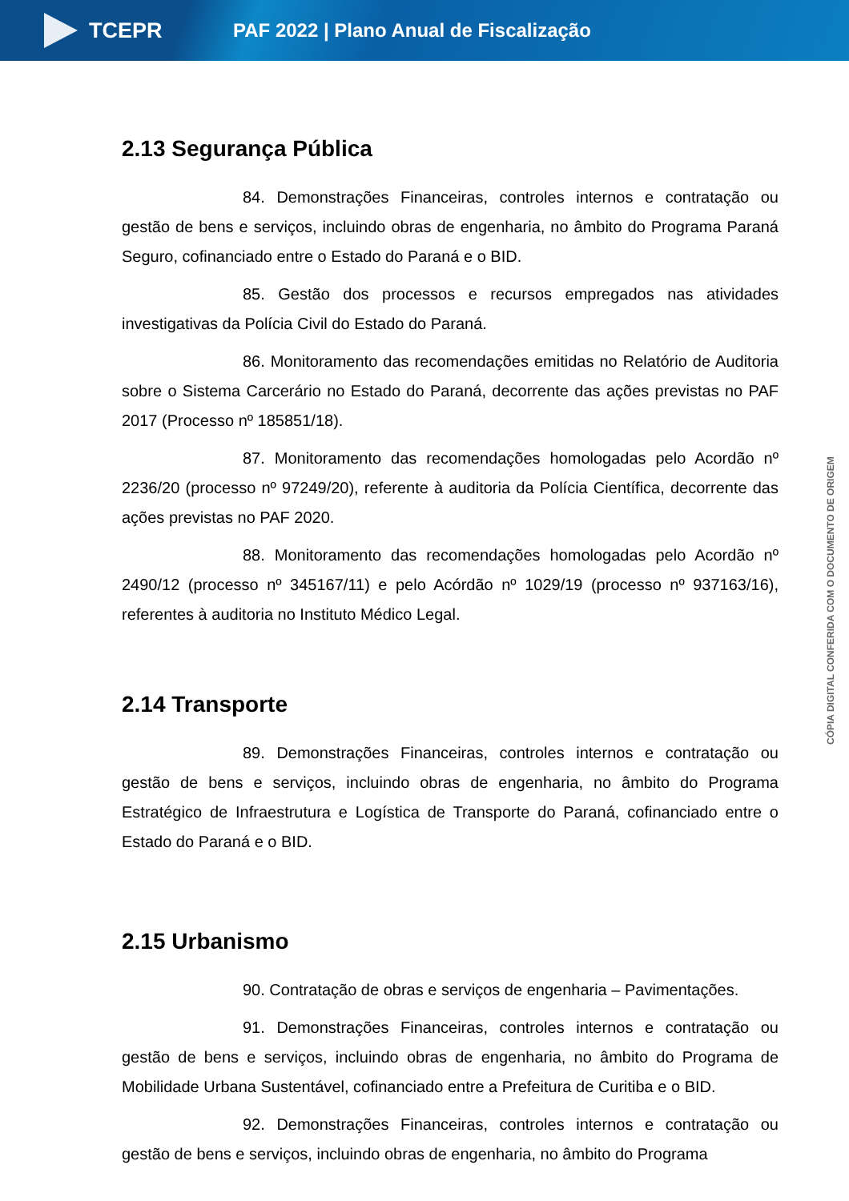TCEPR
PAF 2022 | Plano Anual de Fiscalização
CÓPIA DIGITAL CONFERIDA COM O DOCUMENTO DE ORIGEM
2.13 Segurança Pública
84. Demonstrações Financeiras, controles internos e contratação ou gestão de bens e serviços, incluindo obras de engenharia, no âmbito do Programa Paraná Seguro, cofinanciado entre o Estado do Paraná e o BID.
85. Gestão dos processos e recursos empregados nas atividades investigativas da Polícia Civil do Estado do Paraná.
86. Monitoramento das recomendações emitidas no Relatório de Auditoria sobre o Sistema Carcerário no Estado do Paraná, decorrente das ações previstas no PAF 2017 (Processo nº 185851/18).
87. Monitoramento das recomendações homologadas pelo Acordão nº 2236/20 (processo nº 97249/20), referente à auditoria da Polícia Científica, decorrente das ações previstas no PAF 2020.
88. Monitoramento das recomendações homologadas pelo Acordão nº 2490/12 (processo nº 345167/11) e pelo Acórdão nº 1029/19 (processo nº 937163/16), referentes à auditoria no Instituto Médico Legal.
2.14 Transporte
89. Demonstrações Financeiras, controles internos e contratação ou gestão de bens e serviços, incluindo obras de engenharia, no âmbito do Programa Estratégico de Infraestrutura e Logística de Transporte do Paraná, cofinanciado entre o Estado do Paraná e o BID.
2.15 Urbanismo
90. Contratação de obras e serviços de engenharia – Pavimentações.
91. Demonstrações Financeiras, controles internos e contratação ou gestão de bens e serviços, incluindo obras de engenharia, no âmbito do Programa de Mobilidade Urbana Sustentável, cofinanciado entre a Prefeitura de Curitiba e o BID.
92. Demonstrações Financeiras, controles internos e contratação ou gestão de bens e serviços, incluindo obras de engenharia, no âmbito do Programa